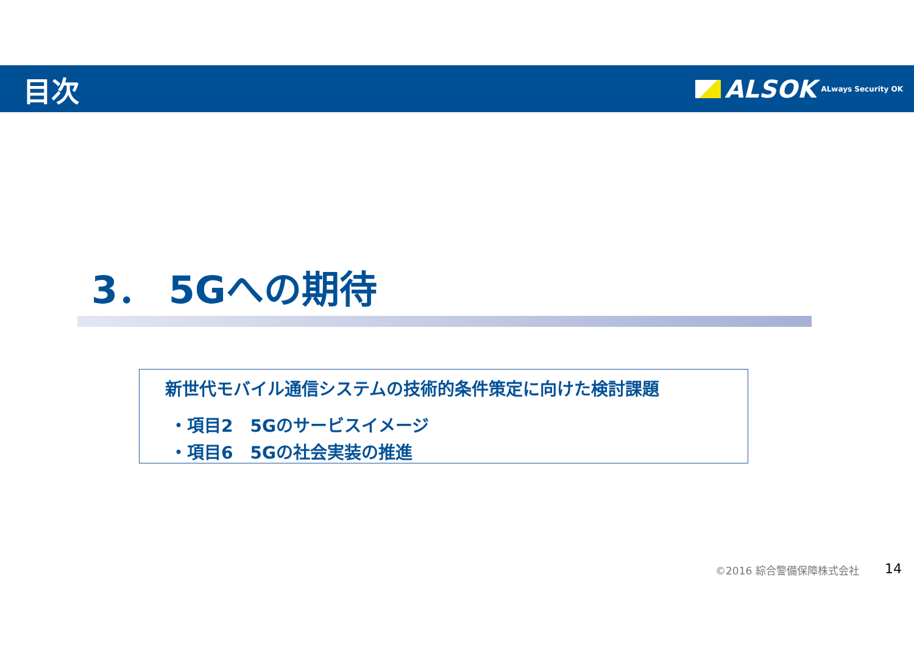目次
ALSOK ALways Security OK
3． 5Gへの期待
新世代モバイル通信システムの技術的条件策定に向けた検討課題
・項目2　5Gのサービスイメージ
・項目6　5Gの社会実装の推進
©2016 綜合警備保障株式会社 14